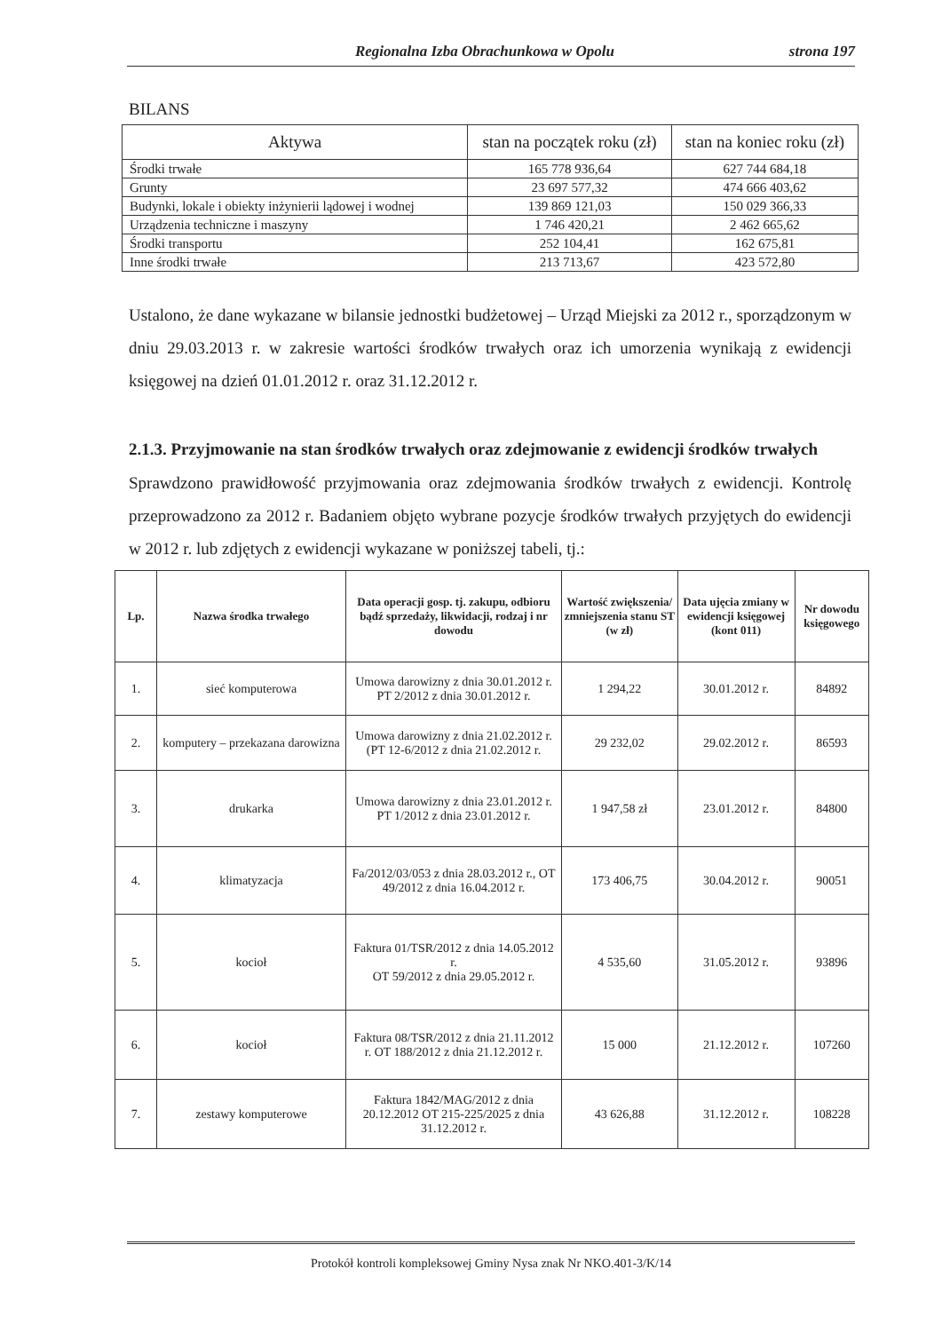Regionalna Izba Obrachunkowa w Opolu strona 197
BILANS
| Aktywa | stan na początek roku (zł) | stan na koniec roku (zł) |
| --- | --- | --- |
| Środki trwałe | 165 778 936,64 | 627 744 684,18 |
| Grunty | 23 697 577,32 | 474 666 403,62 |
| Budynki, lokale i obiekty inżynierii lądowej i wodnej | 139 869 121,03 | 150 029 366,33 |
| Urządzenia techniczne i maszyny | 1 746 420,21 | 2 462 665,62 |
| Środki transportu | 252 104,41 | 162 675,81 |
| Inne środki trwałe | 213 713,67 | 423 572,80 |
Ustalono, że dane wykazane w bilansie jednostki budżetowej – Urząd Miejski za 2012 r., sporządzonym w dniu 29.03.2013 r. w zakresie wartości środków trwałych oraz ich umorzenia wynikają z ewidencji księgowej na dzień 01.01.2012 r. oraz 31.12.2012 r.
2.1.3. Przyjmowanie na stan środków trwałych oraz zdejmowanie z ewidencji środków trwałych
Sprawdzono prawidłowość przyjmowania oraz zdejmowania środków trwałych z ewidencji. Kontrolę przeprowadzono za 2012 r. Badaniem objęto wybrane pozycje środków trwałych przyjętych do ewidencji w 2012 r. lub zdjętych z ewidencji wykazane w poniższej tabeli, tj.:
| Lp. | Nazwa środka trwałego | Data operacji gosp. tj. zakupu, odbioru bądź sprzedaży, likwidacji, rodzaj i nr dowodu | Wartość zwiększenia/ zmniejszenia stanu ST (w zł) | Data ujęcia zmiany w ewidencji księgowej (kont 011) | Nr dowodu księgowego |
| --- | --- | --- | --- | --- | --- |
| 1. | sieć komputerowa | Umowa darowizny z dnia 30.01.2012 r. PT 2/2012 z dnia 30.01.2012 r. | 1 294,22 | 30.01.2012 r. | 84892 |
| 2. | komputery – przekazana darowizna | Umowa darowizny z dnia 21.02.2012 r. (PT 12-6/2012 z dnia 21.02.2012 r. | 29 232,02 | 29.02.2012 r. | 86593 |
| 3. | drukarka | Umowa darowizny z dnia 23.01.2012 r. PT 1/2012 z dnia 23.01.2012 r. | 1 947,58 zł | 23.01.2012 r. | 84800 |
| 4. | klimatyzacja | Fa/2012/03/053 z dnia 28.03.2012 r., OT 49/2012 z dnia 16.04.2012 r. | 173 406,75 | 30.04.2012 r. | 90051 |
| 5. | kocioł | Faktura 01/TSR/2012 z dnia 14.05.2012 r. OT 59/2012 z dnia 29.05.2012 r. | 4 535,60 | 31.05.2012 r. | 93896 |
| 6. | kocioł | Faktura 08/TSR/2012 z dnia 21.11.2012 r. OT 188/2012 z dnia 21.12.2012 r. | 15 000 | 21.12.2012 r. | 107260 |
| 7. | zestawy komputerowe | Faktura 1842/MAG/2012 z dnia 20.12.2012 OT 215-225/2025 z dnia 31.12.2012 r. | 43 626,88 | 31.12.2012 r. | 108228 |
Protokół kontroli kompleksowej Gminy Nysa znak Nr NKO.401-3/K/14